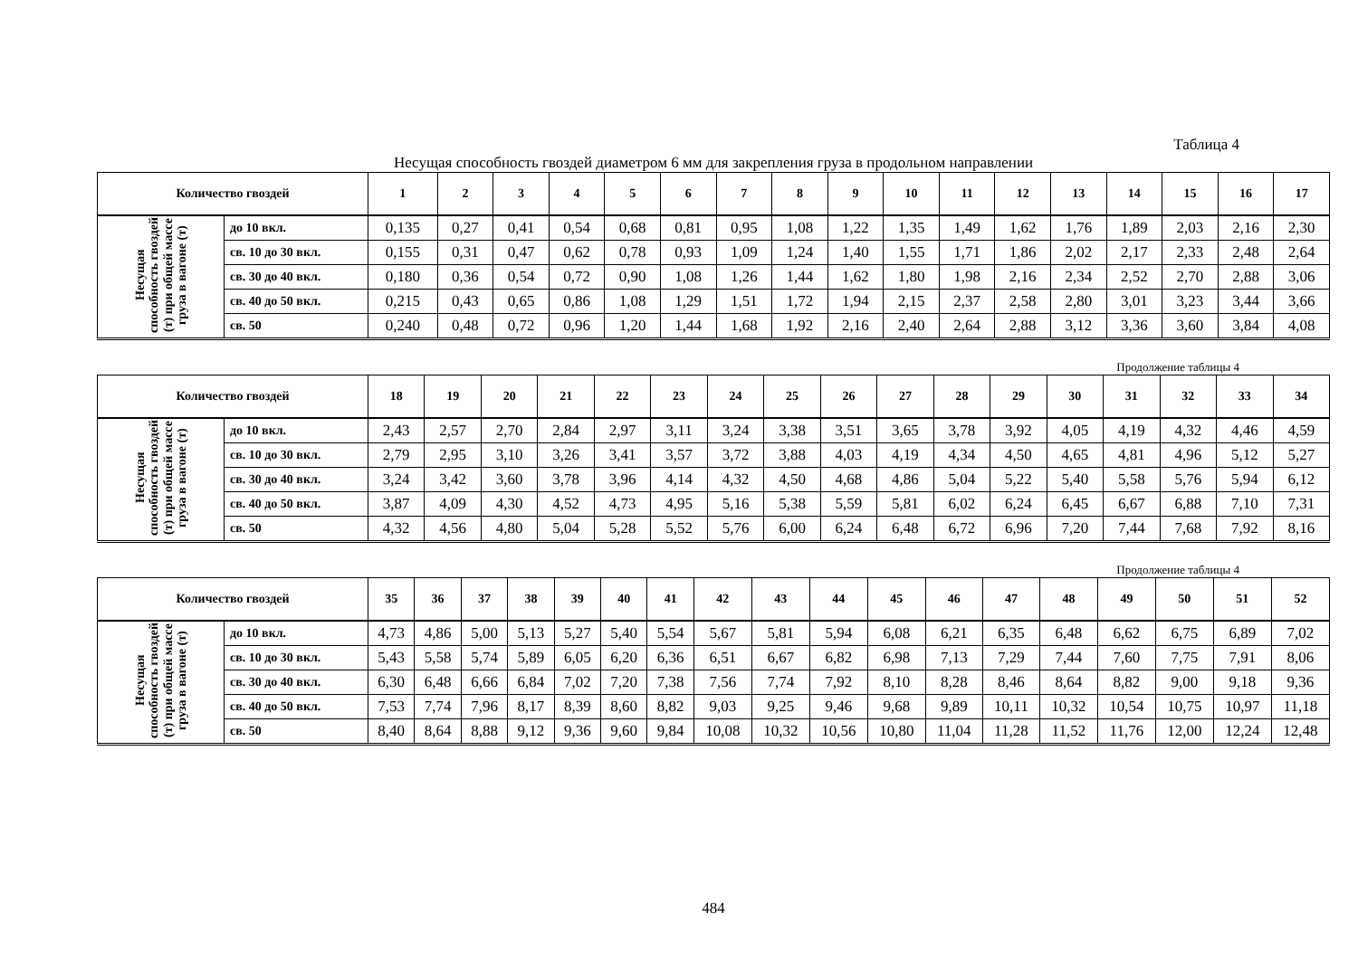Таблица 4
Несущая способность гвоздей диаметром 6 мм для закрепления груза в продольном направлении
| Количество гвоздей | | 1 | 2 | 3 | 4 | 5 | 6 | 7 | 8 | 9 | 10 | 11 | 12 | 13 | 14 | 15 | 16 | 17 |
| --- | --- | --- | --- | --- | --- | --- | --- | --- | --- | --- | --- | --- | --- | --- | --- | --- | --- | --- |
| Несущая способность гвоздей (т) при общей массе груза в вагоне (т) | до 10 вкл. | 0,135 | 0,27 | 0,41 | 0,54 | 0,68 | 0,81 | 0,95 | 1,08 | 1,22 | 1,35 | 1,49 | 1,62 | 1,76 | 1,89 | 2,03 | 2,16 | 2,30 |
| | св. 10 до 30 вкл. | 0,155 | 0,31 | 0,47 | 0,62 | 0,78 | 0,93 | 1,09 | 1,24 | 1,40 | 1,55 | 1,71 | 1,86 | 2,02 | 2,17 | 2,33 | 2,48 | 2,64 |
| | св. 30 до 40 вкл. | 0,180 | 0,36 | 0,54 | 0,72 | 0,90 | 1,08 | 1,26 | 1,44 | 1,62 | 1,80 | 1,98 | 2,16 | 2,34 | 2,52 | 2,70 | 2,88 | 3,06 |
| | св. 40 до 50 вкл. | 0,215 | 0,43 | 0,65 | 0,86 | 1,08 | 1,29 | 1,51 | 1,72 | 1,94 | 2,15 | 2,37 | 2,58 | 2,80 | 3,01 | 3,23 | 3,44 | 3,66 |
| | св. 50 | 0,240 | 0,48 | 0,72 | 0,96 | 1,20 | 1,44 | 1,68 | 1,92 | 2,16 | 2,40 | 2,64 | 2,88 | 3,12 | 3,36 | 3,60 | 3,84 | 4,08 |
Продолжение таблицы 4
| Количество гвоздей | | 18 | 19 | 20 | 21 | 22 | 23 | 24 | 25 | 26 | 27 | 28 | 29 | 30 | 31 | 32 | 33 | 34 |
| --- | --- | --- | --- | --- | --- | --- | --- | --- | --- | --- | --- | --- | --- | --- | --- | --- | --- | --- |
| Несущая способность гвоздей (т) при общей массе груза в вагоне (т) | до 10 вкл. | 2,43 | 2,57 | 2,70 | 2,84 | 2,97 | 3,11 | 3,24 | 3,38 | 3,51 | 3,65 | 3,78 | 3,92 | 4,05 | 4,19 | 4,32 | 4,46 | 4,59 |
| | св. 10 до 30 вкл. | 2,79 | 2,95 | 3,10 | 3,26 | 3,41 | 3,57 | 3,72 | 3,88 | 4,03 | 4,19 | 4,34 | 4,50 | 4,65 | 4,81 | 4,96 | 5,12 | 5,27 |
| | св. 30 до 40 вкл. | 3,24 | 3,42 | 3,60 | 3,78 | 3,96 | 4,14 | 4,32 | 4,50 | 4,68 | 4,86 | 5,04 | 5,22 | 5,40 | 5,58 | 5,76 | 5,94 | 6,12 |
| | св. 40 до 50 вкл. | 3,87 | 4,09 | 4,30 | 4,52 | 4,73 | 4,95 | 5,16 | 5,38 | 5,59 | 5,81 | 6,02 | 6,24 | 6,45 | 6,67 | 6,88 | 7,10 | 7,31 |
| | св. 50 | 4,32 | 4,56 | 4,80 | 5,04 | 5,28 | 5,52 | 5,76 | 6,00 | 6,24 | 6,48 | 6,72 | 6,96 | 7,20 | 7,44 | 7,68 | 7,92 | 8,16 |
Продолжение таблицы 4
| Количество гвоздей | | 35 | 36 | 37 | 38 | 39 | 40 | 41 | 42 | 43 | 44 | 45 | 46 | 47 | 48 | 49 | 50 | 51 | 52 |
| --- | --- | --- | --- | --- | --- | --- | --- | --- | --- | --- | --- | --- | --- | --- | --- | --- | --- | --- | --- |
| Несущая способность гвоздей (т) при общей массе груза в вагоне (т) | до 10 вкл. | 4,73 | 4,86 | 5,00 | 5,13 | 5,27 | 5,40 | 5,54 | 5,67 | 5,81 | 5,94 | 6,08 | 6,21 | 6,35 | 6,48 | 6,62 | 6,75 | 6,89 | 7,02 |
| | св. 10 до 30 вкл. | 5,43 | 5,58 | 5,74 | 5,89 | 6,05 | 6,20 | 6,36 | 6,51 | 6,67 | 6,82 | 6,98 | 7,13 | 7,29 | 7,44 | 7,60 | 7,75 | 7,91 | 8,06 |
| | св. 30 до 40 вкл. | 6,30 | 6,48 | 6,66 | 6,84 | 7,02 | 7,20 | 7,38 | 7,56 | 7,74 | 7,92 | 8,10 | 8,28 | 8,46 | 8,64 | 8,82 | 9,00 | 9,18 | 9,36 |
| | св. 40 до 50 вкл. | 7,53 | 7,74 | 7,96 | 8,17 | 8,39 | 8,60 | 8,82 | 9,03 | 9,25 | 9,46 | 9,68 | 9,89 | 10,11 | 10,32 | 10,54 | 10,75 | 10,97 | 11,18 |
| | св. 50 | 8,40 | 8,64 | 8,88 | 9,12 | 9,36 | 9,60 | 9,84 | 10,08 | 10,32 | 10,56 | 10,80 | 11,04 | 11,28 | 11,52 | 11,76 | 12,00 | 12,24 | 12,48 |
484